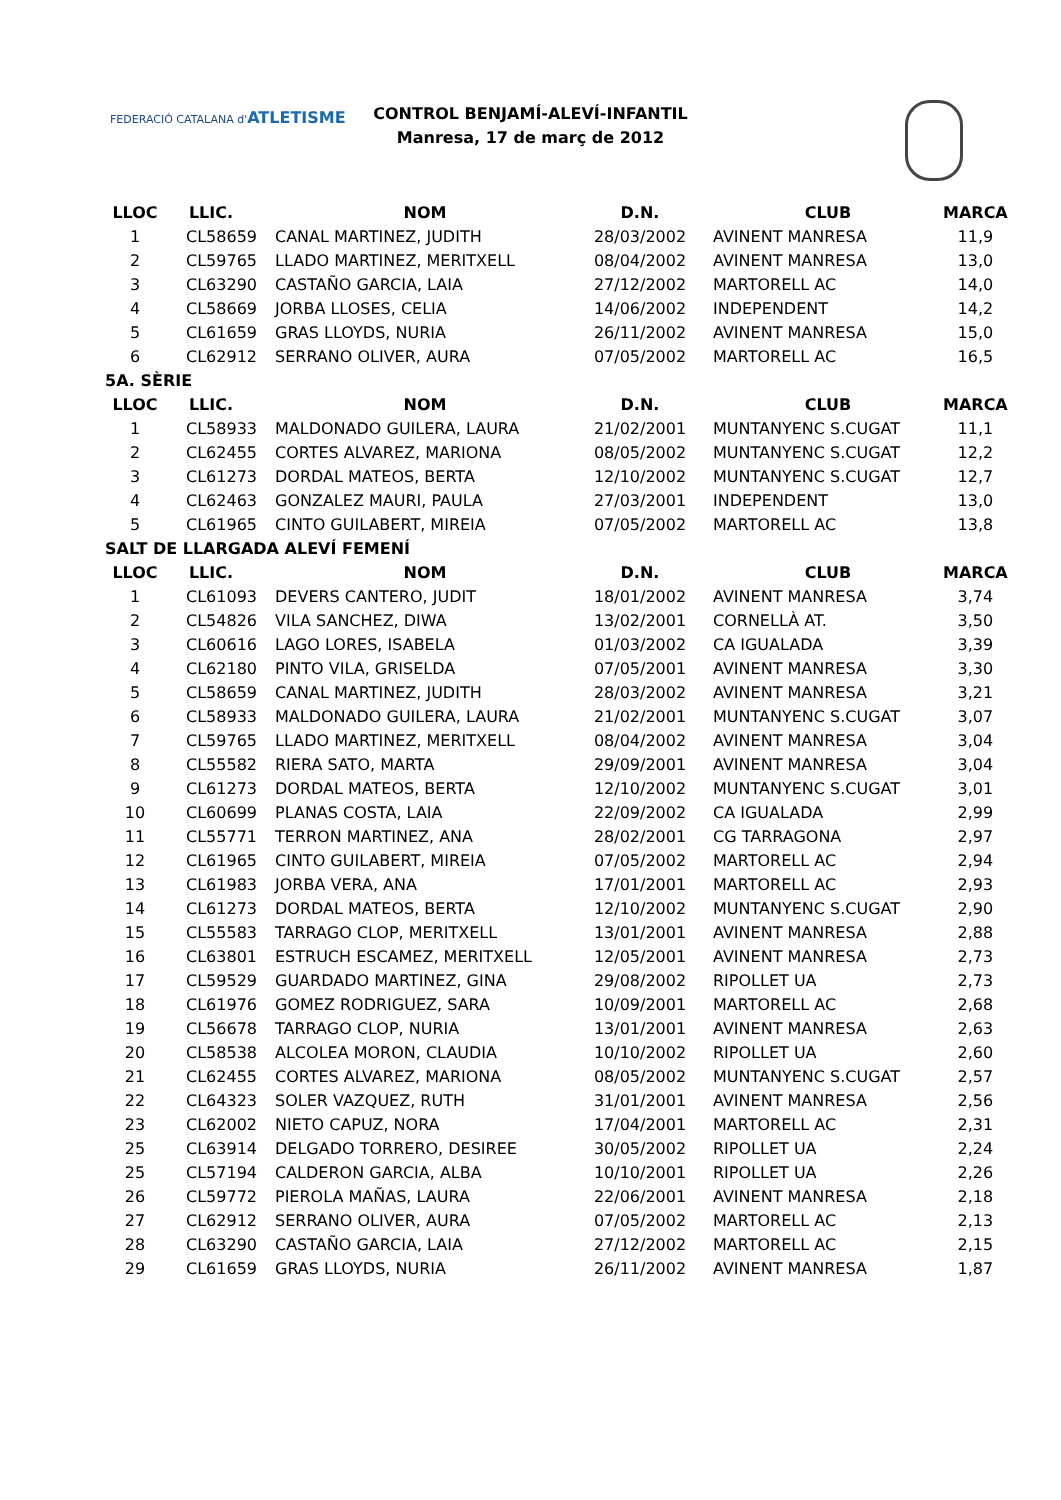FEDERACIÓ CATALANA d'ATLETISME
CONTROL BENJAMÍ-ALEVÍ-INFANTIL
Manresa, 17 de març de 2012
| LLOC | LLIC. | NOM | D.N. | CLUB | MARCA |
| --- | --- | --- | --- | --- | --- |
| 1 | CL58659 | CANAL MARTINEZ, JUDITH | 28/03/2002 | AVINENT MANRESA | 11,9 |
| 2 | CL59765 | LLADO MARTINEZ, MERITXELL | 08/04/2002 | AVINENT MANRESA | 13,0 |
| 3 | CL63290 | CASTAÑO GARCIA, LAIA | 27/12/2002 | MARTORELL AC | 14,0 |
| 4 | CL58669 | JORBA LLOSES, CELIA | 14/06/2002 | INDEPENDENT | 14,2 |
| 5 | CL61659 | GRAS LLOYDS, NURIA | 26/11/2002 | AVINENT MANRESA | 15,0 |
| 6 | CL62912 | SERRANO OLIVER, AURA | 07/05/2002 | MARTORELL AC | 16,5 |
| 5A. SÈRIE | | | | | |
| LLOC | LLIC. | NOM | D.N. | CLUB | MARCA |
| 1 | CL58933 | MALDONADO GUILERA, LAURA | 21/02/2001 | MUNTANYENC S.CUGAT | 11,1 |
| 2 | CL62455 | CORTES ALVAREZ, MARIONA | 08/05/2002 | MUNTANYENC S.CUGAT | 12,2 |
| 3 | CL61273 | DORDAL MATEOS, BERTA | 12/10/2002 | MUNTANYENC S.CUGAT | 12,7 |
| 4 | CL62463 | GONZALEZ MAURI, PAULA | 27/03/2001 | INDEPENDENT | 13,0 |
| 5 | CL61965 | CINTO GUILABERT, MIREIA | 07/05/2002 | MARTORELL AC | 13,8 |
| SALT DE LLARGADA ALEVÍ FEMENÍ | | | | | |
| LLOC | LLIC. | NOM | D.N. | CLUB | MARCA |
| 1 | CL61093 | DEVERS CANTERO, JUDIT | 18/01/2002 | AVINENT MANRESA | 3,74 |
| 2 | CL54826 | VILA SANCHEZ, DIWA | 13/02/2001 | CORNELLÀ AT. | 3,50 |
| 3 | CL60616 | LAGO LORES, ISABELA | 01/03/2002 | CA IGUALADA | 3,39 |
| 4 | CL62180 | PINTO VILA, GRISELDA | 07/05/2001 | AVINENT MANRESA | 3,30 |
| 5 | CL58659 | CANAL MARTINEZ, JUDITH | 28/03/2002 | AVINENT MANRESA | 3,21 |
| 6 | CL58933 | MALDONADO GUILERA, LAURA | 21/02/2001 | MUNTANYENC S.CUGAT | 3,07 |
| 7 | CL59765 | LLADO MARTINEZ, MERITXELL | 08/04/2002 | AVINENT MANRESA | 3,04 |
| 8 | CL55582 | RIERA SATO, MARTA | 29/09/2001 | AVINENT MANRESA | 3,04 |
| 9 | CL61273 | DORDAL MATEOS, BERTA | 12/10/2002 | MUNTANYENC S.CUGAT | 3,01 |
| 10 | CL60699 | PLANAS COSTA, LAIA | 22/09/2002 | CA IGUALADA | 2,99 |
| 11 | CL55771 | TERRON MARTINEZ, ANA | 28/02/2001 | CG TARRAGONA | 2,97 |
| 12 | CL61965 | CINTO GUILABERT, MIREIA | 07/05/2002 | MARTORELL AC | 2,94 |
| 13 | CL61983 | JORBA VERA, ANA | 17/01/2001 | MARTORELL AC | 2,93 |
| 14 | CL61273 | DORDAL MATEOS, BERTA | 12/10/2002 | MUNTANYENC S.CUGAT | 2,90 |
| 15 | CL55583 | TARRAGO CLOP, MERITXELL | 13/01/2001 | AVINENT MANRESA | 2,88 |
| 16 | CL63801 | ESTRUCH ESCAMEZ, MERITXELL | 12/05/2001 | AVINENT MANRESA | 2,73 |
| 17 | CL59529 | GUARDADO MARTINEZ, GINA | 29/08/2002 | RIPOLLET UA | 2,73 |
| 18 | CL61976 | GOMEZ RODRIGUEZ, SARA | 10/09/2001 | MARTORELL AC | 2,68 |
| 19 | CL56678 | TARRAGO CLOP, NURIA | 13/01/2001 | AVINENT MANRESA | 2,63 |
| 20 | CL58538 | ALCOLEA MORON, CLAUDIA | 10/10/2002 | RIPOLLET UA | 2,60 |
| 21 | CL62455 | CORTES ALVAREZ, MARIONA | 08/05/2002 | MUNTANYENC S.CUGAT | 2,57 |
| 22 | CL64323 | SOLER VAZQUEZ, RUTH | 31/01/2001 | AVINENT MANRESA | 2,56 |
| 23 | CL62002 | NIETO CAPUZ, NORA | 17/04/2001 | MARTORELL AC | 2,31 |
| 25 | CL63914 | DELGADO TORRERO, DESIREE | 30/05/2002 | RIPOLLET UA | 2,24 |
| 25 | CL57194 | CALDERON GARCIA, ALBA | 10/10/2001 | RIPOLLET UA | 2,26 |
| 26 | CL59772 | PIEROLA MAÑAS, LAURA | 22/06/2001 | AVINENT MANRESA | 2,18 |
| 27 | CL62912 | SERRANO OLIVER, AURA | 07/05/2002 | MARTORELL AC | 2,13 |
| 28 | CL63290 | CASTAÑO GARCIA, LAIA | 27/12/2002 | MARTORELL AC | 2,15 |
| 29 | CL61659 | GRAS LLOYDS, NURIA | 26/11/2002 | AVINENT MANRESA | 1,87 |